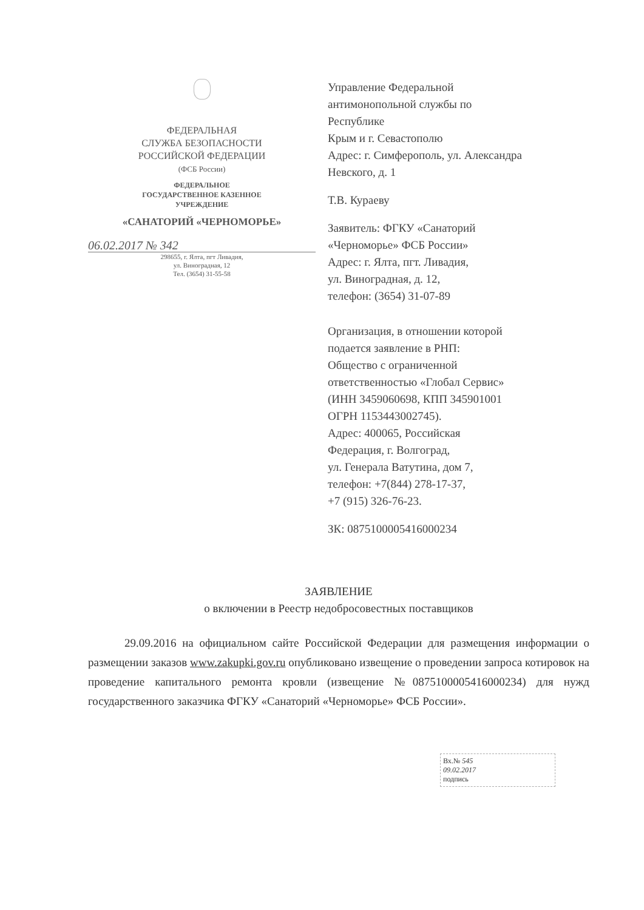ФЕДЕРАЛЬНАЯ
СЛУЖБА БЕЗОПАСНОСТИ
РОССИЙСКОЙ ФЕДЕРАЦИИ
(ФСБ России)
ФЕДЕРАЛЬНОЕ
ГОСУДАРСТВЕННОЕ КАЗЕННОЕ
УЧРЕЖДЕНИЕ
«САНАТОРИЙ «ЧЕРНОМОРЬЕ»
06.02.2017 № 342
298655, г. Ялта, пгт Ливадия,
ул. Виноградная, 12
Тел. (3654) 31-55-58
Управление Федеральной
антимонопольной службы по
Республике
Крым и г. Севастополю
Адрес: г. Симферополь, ул. Александра
Невского, д. 1
Т.В. Кураеву
Заявитель: ФГКУ «Санаторий
«Черноморье» ФСБ России»
Адрес: г. Ялта, пгт. Ливадия,
ул. Виноградная, д. 12,
телефон: (3654) 31-07-89
Организация, в отношении которой
подается заявление в РНП:
Общество с ограниченной
ответственностью «Глобал Сервис»
(ИНН 3459060698, КПП 345901001
ОГРН 1153443002745).
Адрес: 400065, Российская
Федерация, г. Волгоград,
ул. Генерала Ватутина, дом 7,
телефон: +7(844) 278-17-37,
+7 (915) 326-76-23.
ЗК: 0875100005416000234
ЗАЯВЛЕНИЕ
о включении в Реестр недобросовестных поставщиков
29.09.2016 на официальном сайте Российской Федерации для размещения информации о размещении заказов www.zakupki.gov.ru опубликовано извещение о проведении запроса котировок на проведение капитального ремонта кровли (извещение №0875100005416000234) для нужд государственного заказчика ФГКУ «Санаторий «Черноморье» ФСБ России».
Вх.№ 545
09.02.2017
подпись